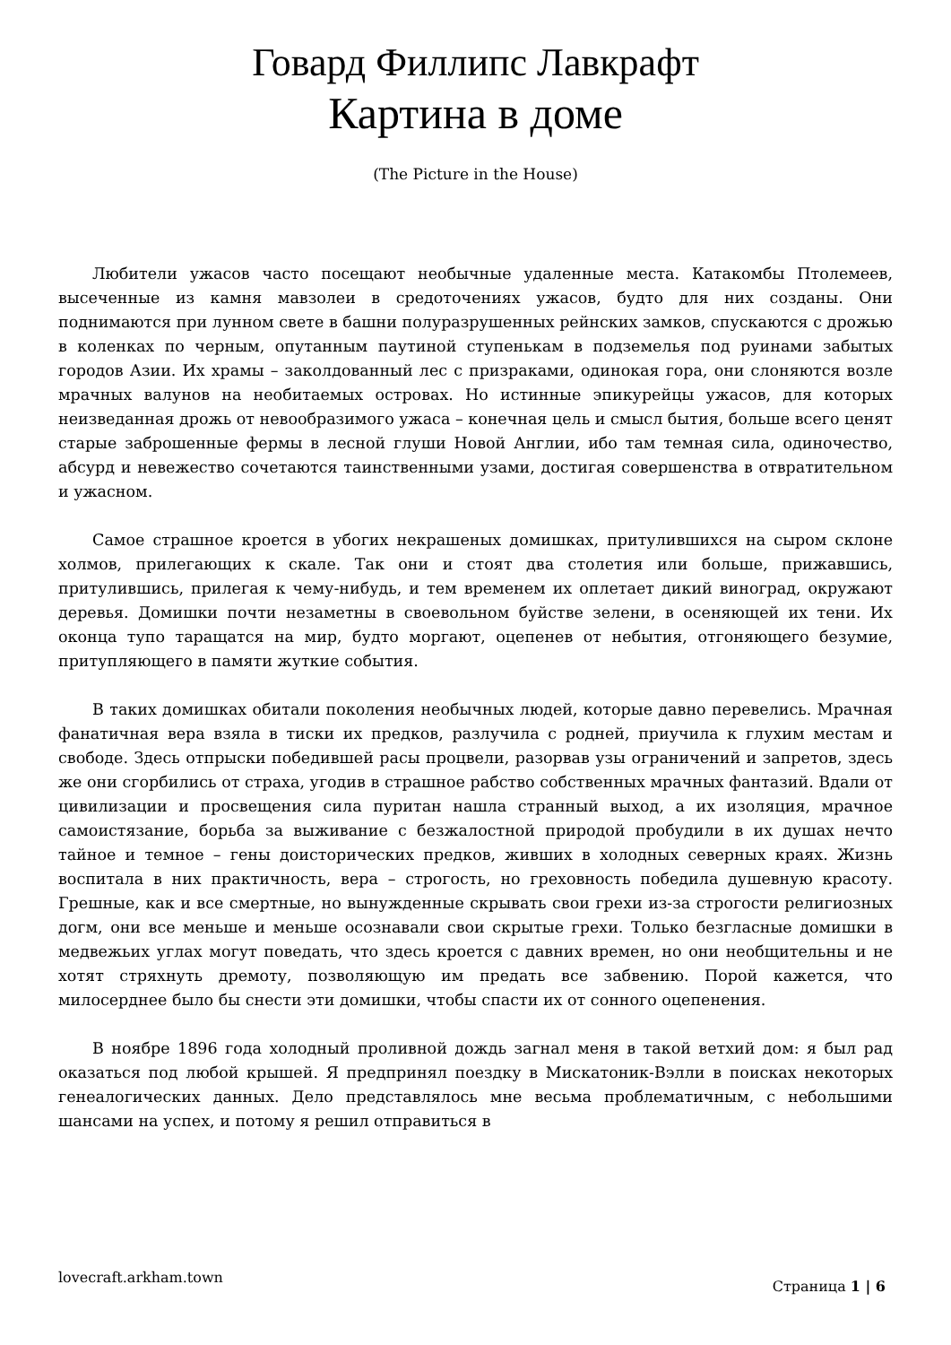Говард Филлипс Лавкрафт
Картина в доме
(The Picture in the House)
Любители ужасов часто посещают необычные удаленные места. Катакомбы Птолемеев, высеченные из камня мавзолеи в средоточениях ужасов, будто для них созданы. Они поднимаются при лунном свете в башни полуразрушенных рейнских замков, спускаются с дрожью в коленках по черным, опутанным паутиной ступенькам в подземелья под руинами забытых городов Азии. Их храмы – заколдованный лес с призраками, одинокая гора, они слоняются возле мрачных валунов на необитаемых островах. Но истинные эпикурейцы ужасов, для которых неизведанная дрожь от невообразимого ужаса – конечная цель и смысл бытия, больше всего ценят старые заброшенные фермы в лесной глуши Новой Англии, ибо там темная сила, одиночество, абсурд и невежество сочетаются таинственными узами, достигая совершенства в отвратительном и ужасном.
Самое страшное кроется в убогих некрашеных домишках, притулившихся на сыром склоне холмов, прилегающих к скале. Так они и стоят два столетия или больше, прижавшись, притулившись, прилегая к чему-нибудь, и тем временем их оплетает дикий виноград, окружают деревья. Домишки почти незаметны в своевольном буйстве зелени, в осеняющей их тени. Их оконца тупо таращатся на мир, будто моргают, оцепенев от небытия, отгоняющего безумие, притупляющего в памяти жуткие события.
В таких домишках обитали поколения необычных людей, которые давно перевелись. Мрачная фанатичная вера взяла в тиски их предков, разлучила с родней, приучила к глухим местам и свободе. Здесь отпрыски победившей расы процвели, разорвав узы ограничений и запретов, здесь же они сгорбились от страха, угодив в страшное рабство собственных мрачных фантазий. Вдали от цивилизации и просвещения сила пуритан нашла странный выход, а их изоляция, мрачное самоистязание, борьба за выживание с безжалостной природой пробудили в их душах нечто тайное и темное – гены доисторических предков, живших в холодных северных краях. Жизнь воспитала в них практичность, вера – строгость, но греховность победила душевную красоту. Грешные, как и все смертные, но вынужденные скрывать свои грехи из-за строгости религиозных догм, они все меньше и меньше осознавали свои скрытые грехи. Только безгласные домишки в медвежьих углах могут поведать, что здесь кроется с давних времен, но они необщительны и не хотят стряхнуть дремоту, позволяющую им предать все забвению. Порой кажется, что милосерднее было бы снести эти домишки, чтобы спасти их от сонного оцепенения.
В ноябре 1896 года холодный проливной дождь загнал меня в такой ветхий дом: я был рад оказаться под любой крышей. Я предпринял поездку в Мискатоник-Вэлли в поисках некоторых генеалогических данных. Дело представлялось мне весьма проблематичным, с небольшими шансами на успех, и потому я решил отправиться в
lovecraft.arkham.town Страница 1 | 6